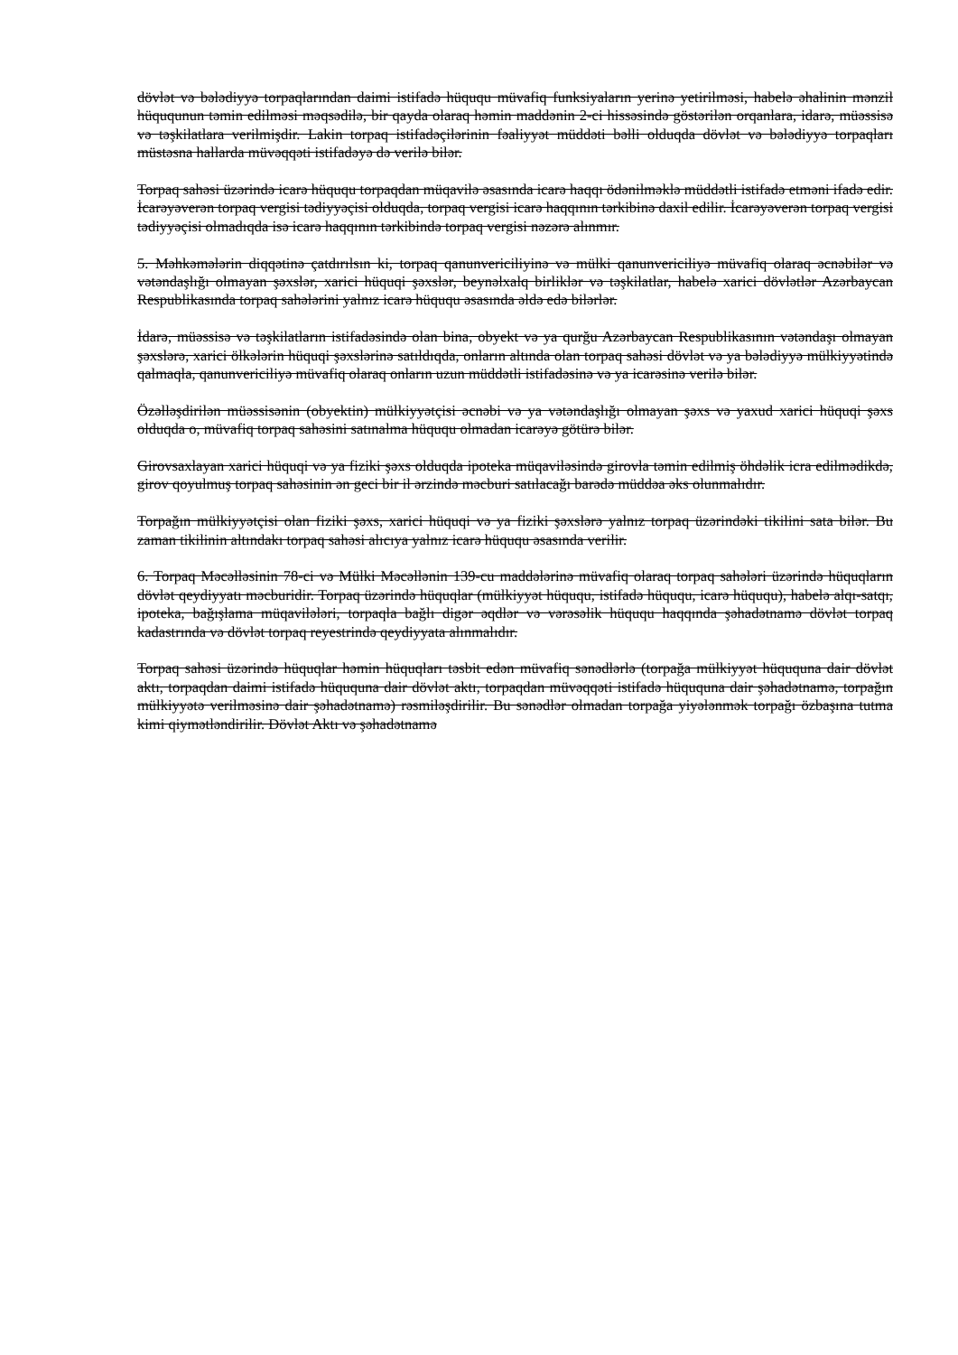dövlət və bələdiyyə torpaqlarından daimi istifadə hüququ müvafiq funksiyaların yerinə yetirilməsi, habelə əhalinin mənzil hüququnun təmin edilməsi məqsədilə, bir qayda olaraq həmin maddənin 2-ci hissəsində göstərilən orqanlara, idarə, müəssisə və təşkilatlara verilmişdir. Lakin torpaq istifadəçilərinin fəaliyyət müddəti bəlli olduqda dövlət və bələdiyyə torpaqları müstəsna hallarda müvəqqəti istifadəyə də verilə bilər.
Torpaq sahəsi üzərində icarə hüququ torpaqdan müqavilə əsasında icarə haqqı ödənilməklə müddətli istifadə etməni ifadə edir. İcarəyəverən torpaq vergisi tədiyyəçisi olduqda, torpaq vergisi icarə haqqının tərkibinə daxil edilir. İcarəyəverən torpaq vergisi tədiyyəçisi olmadıqda isə icarə haqqının tərkibində torpaq vergisi nəzərə alınmır.
5. Məhkəmələrin diqqətinə çatdırılsın ki, torpaq qanunvericiliyinə və mülki qanunvericiliyə müvafiq olaraq əcnəbilər və vətəndaşlığı olmayan şəxslər, xarici hüquqi şəxslər, beynəlxalq birliklər və təşkilatlar, habelə xarici dövlətlər Azərbaycan Respublikasında torpaq sahələrini yalnız icarə hüququ əsasında əldə edə bilərlər.
İdarə, müəssisə və təşkilatların istifadəsində olan bina, obyekt və ya qurğu Azərbaycan Respublikasının vətəndaşı olmayan şəxslərə, xarici ölkələrin hüquqi şəxslərinə satıldıqda, onların altında olan torpaq sahəsi dövlət və ya bələdiyyə mülkiyyətində qalmaqla, qanunvericiliyə müvafiq olaraq onların uzun müddətli istifadəsinə və ya icarəsinə verilə bilər.
Özəlləşdirilən müəssisənin (obyektin) mülkiyyətçisi əcnəbi və ya vətəndaşlığı olmayan şəxs və yaxud xarici hüquqi şəxs olduqda o, müvafiq torpaq sahəsini satınalma hüququ olmadan icarəyə götürə bilər.
Girovsaxlayan xarici hüquqi və ya fiziki şəxs olduqda ipoteka müqaviləsində girovla təmin edilmiş öhdəlik icra edilmədikdə, girov qoyulmuş torpaq sahəsinin ən geci bir il ərzində məcburi satılacağı barədə müddəa əks olunmalıdır.
Torpağın mülkiyyətçisi olan fiziki şəxs, xarici hüquqi və ya fiziki şəxslərə yalnız torpaq üzərindəki tikilini sata bilər. Bu zaman tikilinin altındakı torpaq sahəsi alıcıya yalnız icarə hüququ əsasında verilir.
6. Torpaq Məcəlləsinin 78-ci və Mülki Məcəllənin 139-cu maddələrinə müvafiq olaraq torpaq sahələri üzərində hüquqların dövlət qeydiyyatı məcburidir. Torpaq üzərində hüquqlar (mülkiyyət hüququ, istifadə hüququ, icarə hüququ), habelə alqı-satqı, ipoteka, bağışlama müqavilələri, torpaqla bağlı digər əqdlər və vərəsəlik hüququ haqqında şəhadətnamə dövlət torpaq kadastrında və dövlət torpaq reyestrində qeydiyyata alınmalıdır.
Torpaq sahəsi üzərində hüquqlar həmin hüquqları təsbit edən müvafiq sənədlərlə (torpağa mülkiyyət hüququna dair dövlət aktı, torpaqdan daimi istifadə hüququna dair dövlət aktı, torpaqdan müvəqqəti istifadə hüququna dair şəhadətnamə, torpağın mülkiyyətə verilməsinə dair şəhadətnamə) rəsmiləşdirilir. Bu sənədlər olmadan torpağa yiyələnmək torpağı özbaşına tutma kimi qiymətləndirilir. Dövlət Aktı və şəhadətnamə